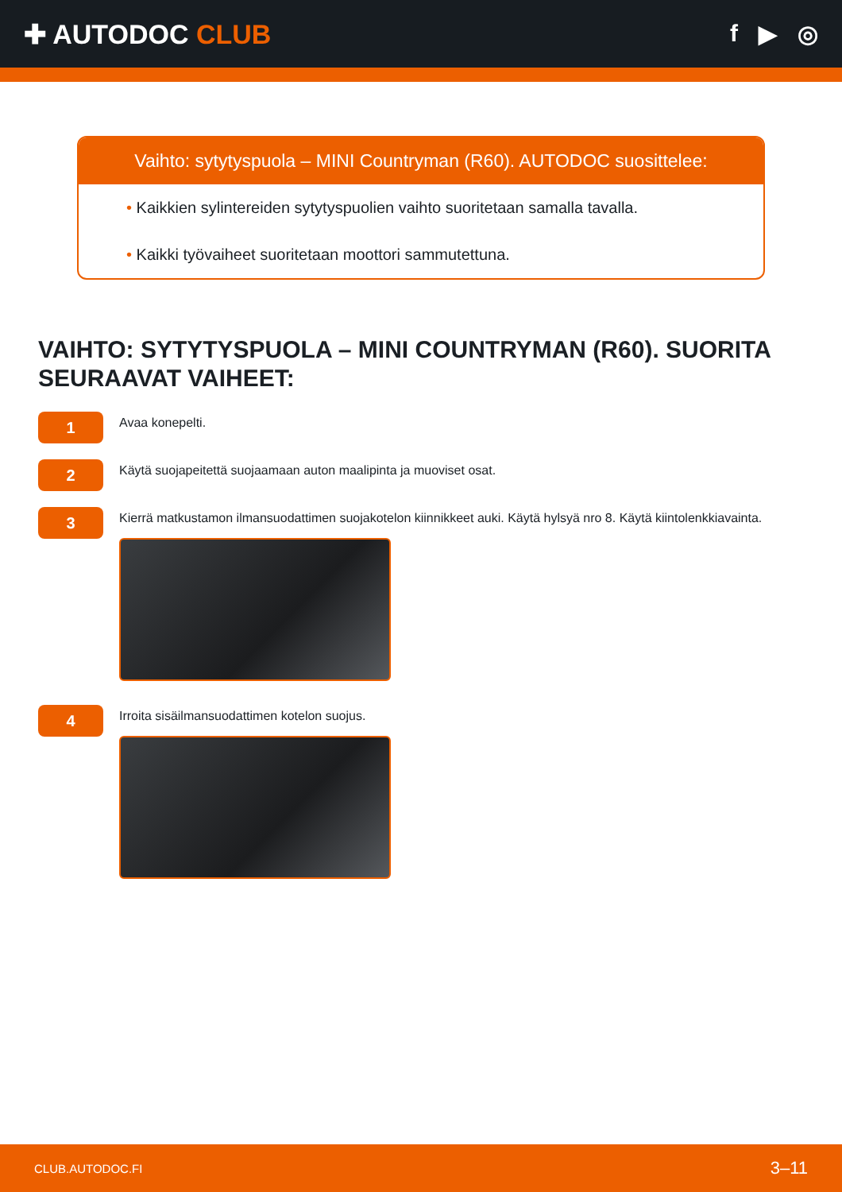✚ AUTODOC CLUB f ▶ ◎
Vaihto: sytytyspuola – MINI Countryman (R60). AUTODOC suosittelee:
• Kaikkien sylintereiden sytytyspuolien vaihto suoritetaan samalla tavalla.
• Kaikki työvaiheet suoritetaan moottori sammutettuna.
VAIHTO: SYTYTYSPUOLA – MINI COUNTRYMAN (R60). SUORITA SEURAAVAT VAIHEET:
1
Avaa konepelti.
2
Käytä suojapeitettä suojaamaan auton maalipinta ja muoviset osat.
3
Kierrä matkustamon ilmansuodattimen suojakotelon kiinnikkeet auki. Käytä hylsyä nro 8. Käytä kiintolenkkiavainta.
4
Irroita sisäilmansuodattimen kotelon suojus.
CLUB.AUTODOC.FI 3–11